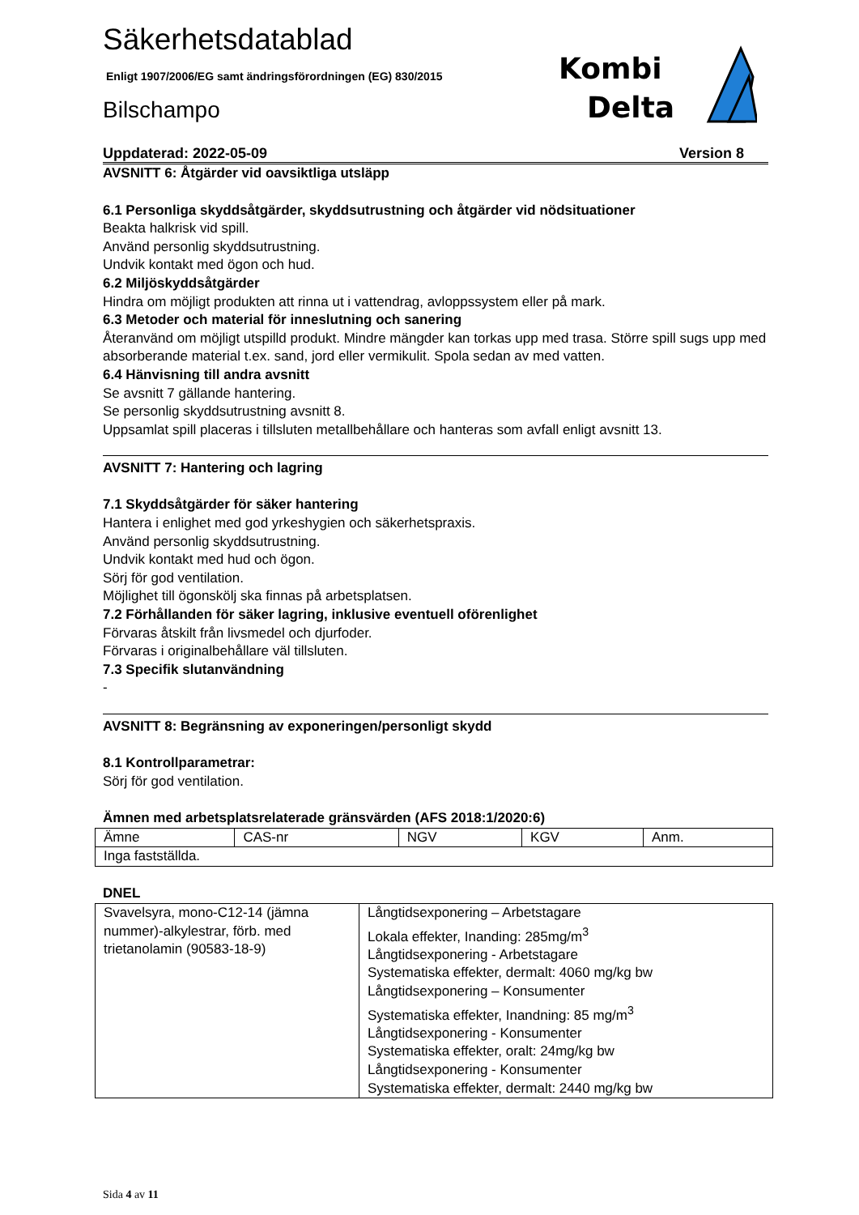Kombi
Delta
Säkerhetsdatablad
Enligt 1907/2006/EG samt ändringsförordningen (EG) 830/2015
Bilschampo
Uppdaterad: 2022-05-09 Version 8
AVSNITT 6: Åtgärder vid oavsiktliga utsläpp
6.1 Personliga skyddsåtgärder, skyddsutrustning och åtgärder vid nödsituationer
Beakta halkrisk vid spill.
Använd personlig skyddsutrustning.
Undvik kontakt med ögon och hud.
6.2 Miljöskyddsåtgärder
Hindra om möjligt produkten att rinna ut i vattendrag, avloppssystem eller på mark.
6.3 Metoder och material för inneslutning och sanering
Återanvänd om möjligt utspilld produkt. Mindre mängder kan torkas upp med trasa. Större spill sugs upp med absorberande material t.ex. sand, jord eller vermikulit. Spola sedan av med vatten.
6.4 Hänvisning till andra avsnitt
Se avsnitt 7 gällande hantering.
Se personlig skyddsutrustning avsnitt 8.
Uppsamlat spill placeras i tillsluten metallbehållare och hanteras som avfall enligt avsnitt 13.
AVSNITT 7: Hantering och lagring
7.1 Skyddsåtgärder för säker hantering
Hantera i enlighet med god yrkeshygien och säkerhetspraxis.
Använd personlig skyddsutrustning.
Undvik kontakt med hud och ögon.
Sörj för god ventilation.
Möjlighet till ögonskölj ska finnas på arbetsplatsen.
7.2 Förhållanden för säker lagring, inklusive eventuell oförenlighet
Förvaras åtskilt från livsmedel och djurfoder.
Förvaras i originalbehållare väl tillsluten.
7.3 Specifik slutanvändning
-
AVSNITT 8: Begränsning av exponeringen/personligt skydd
8.1 Kontrollparametrar:
Sörj för god ventilation.
Ämnen med arbetsplatsrelaterade gränsvärden (AFS 2018:1/2020:6)
| Ämne | CAS-nr | NGV | KGV | Anm. |
| --- | --- | --- | --- | --- |
| Inga fastställda. | | | | |
DNEL
| Svavelsyra, mono-C12-14 (jämna nummer)-alkylestrar, förb. med trietanolamin (90583-18-9) | Långtidsexponering – Arbetstagare Lokala effekter, Inanding: 285mg/m<sup>3</sup> Långtidsexponering - Arbetstagare Systematiska effekter, dermalt: 4060 mg/kg bw Långtidsexponering – Konsumenter Systematiska effekter, Inandning: 85 mg/m<sup>3</sup> Långtidsexponering - Konsumenter Systematiska effekter, oralt: 24mg/kg bw Långtidsexponering - Konsumenter Systematiska effekter, dermalt: 2440 mg/kg bw |
Sida 4 av 11